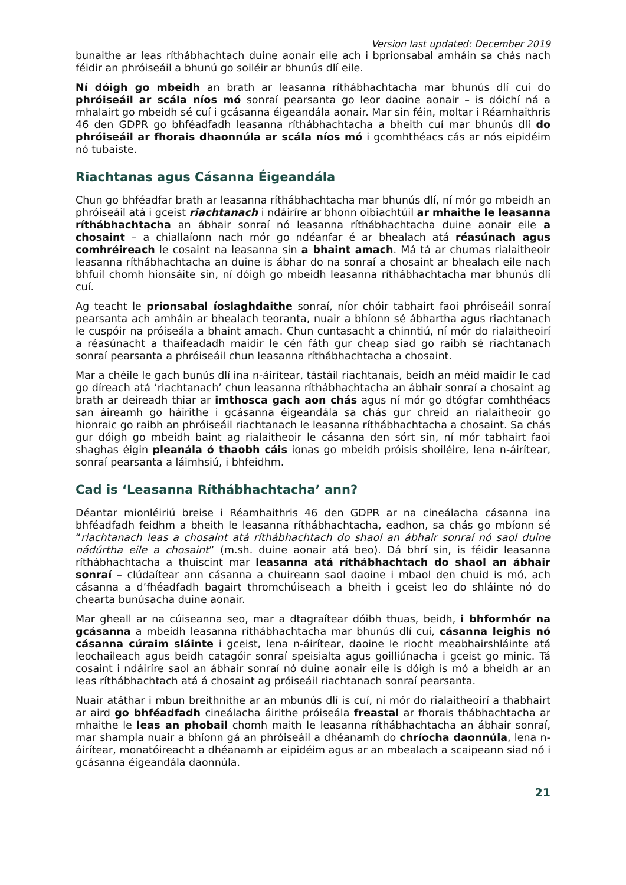Version last updated: December 2019
bunaithe ar leas ríthábhachtach duine aonair eile ach i bprionsabal amháin sa chás nach féidir an phróiseáil a bhunú go soiléir ar bhunús dlí eile.
Ní dóigh go mbeidh an brath ar leasanna ríthábhachtacha mar bhunús dlí cuí do phróiseáil ar scála níos mó sonraí pearsanta go leor daoine aonair – is dóichí ná a mhalairt go mbeidh sé cuí i gcásanna éigeandála aonair. Mar sin féin, moltar i Réamhaithris 46 den GDPR go bhféadfadh leasanna ríthábhachtacha a bheith cuí mar bhunús dlí do phróiseáil ar fhorais dhaonnúla ar scála níos mó i gcomhthéacs cás ar nós eipidéim nó tubaiste.
Riachtanas agus Cásanna Éigeandála
Chun go bhféadfar brath ar leasanna ríthábhachtacha mar bhunús dlí, ní mór go mbeidh an phróiseáil atá i gceist riachtanach i ndáiríre ar bhonn oibiachtúil ar mhaithe le leasanna ríthábhachtacha an ábhair sonraí nó leasanna ríthábhachtacha duine aonair eile a chosaint – a chiallaíonn nach mór go ndéanfar é ar bhealach atá réasúnach agus comhréireach le cosaint na leasanna sin a bhaint amach. Má tá ar chumas rialaitheoir leasanna ríthábhachtacha an duine is ábhar do na sonraí a chosaint ar bhealach eile nach bhfuil chomh hionsáite sin, ní dóigh go mbeidh leasanna ríthábhachtacha mar bhunús dlí cuí.
Ag teacht le prionsabal íoslaghdaithe sonraí, níor chóir tabhairt faoi phróiseáil sonraí pearsanta ach amháin ar bhealach teoranta, nuair a bhíonn sé ábhartha agus riachtanach le cuspóir na próiseála a bhaint amach. Chun cuntasacht a chinntiú, ní mór do rialaitheoirí a réasúnacht a thaifeadadh maidir le cén fáth gur cheap siad go raibh sé riachtanach sonraí pearsanta a phróiseáil chun leasanna ríthábhachtacha a chosaint.
Mar a chéile le gach bunús dlí ina n-áirítear, tástáil riachtanais, beidh an méid maidir le cad go díreach atá ‘riachtanach’ chun leasanna ríthábhachtacha an ábhair sonraí a chosaint ag brath ar deireadh thiar ar imthosca gach aon chás agus ní mór go dtógfar comhthéacs san áireamh go háirithe i gcásanna éigeandála sa chás gur chreid an rialaitheoir go hionraic go raibh an phróiseáil riachtanach le leasanna ríthábhachtacha a chosaint. Sa chás gur dóigh go mbeidh baint ag rialaitheoir le cásanna den sórt sin, ní mór tabhairt faoi shaghas éigin pleanála ó thaobh cáis ionas go mbeidh próisis shoiléire, lena n-áirítear, sonraí pearsanta a láimhsiú, i bhfeidhm.
Cad is ‘Leasanna Ríthábhachtacha’ ann?
Déantar mionléiriú breise i Réamhaithris 46 den GDPR ar na cineálacha cásanna ina bhféadfadh feidhm a bheith le leasanna ríthábhachtacha, eadhon, sa chás go mbíonn sé “riachtanach leas a chosaint atá ríthábhachtach do shaol an ábhair sonraí nó saol duine nádúrtha eile a chosaint” (m.sh. duine aonair atá beo). Dá bhrí sin, is féidir leasanna ríthábhachtacha a thuiscint mar leasanna atá ríthábhachtach do shaol an ábhair sonraí – clúdaítear ann cásanna a chuireann saol daoine i mbaol den chuid is mó, ach cásanna a d’fhéadfadh bagairt thromchúiseach a bheith i gceist leo do shláinte nó do chearta bunúsacha duine aonair.
Mar gheall ar na cúiseanna seo, mar a dtagraítear dóibh thuas, beidh, i bhformhór na gcásanna a mbeidh leasanna ríthábhachtacha mar bhunús dlí cuí, cásanna leighis nó cásanna cúraim sláinte i gceist, lena n-áirítear, daoine le riocht meabhairshláinte atá leochaileach agus beidh catagóir sonraí speisialta agus goilliúnacha i gceist go minic. Tá cosaint i ndáiríre saol an ábhair sonraí nó duine aonair eile is dóigh is mó a bheidh ar an leas ríthábhachtach atá á chosaint ag próiseáil riachtanach sonraí pearsanta.
Nuair atáthar i mbun breithnithe ar an mbunús dlí is cuí, ní mór do rialaitheoirí a thabhairt ar aird go bhféadfadh cineálacha áirithe próiseála freastal ar fhorais thábhachtacha ar mhaithe le leas an phobail chomh maith le leasanna ríthábhachtacha an ábhair sonraí, mar shampla nuair a bhíonn gá an phróiseáil a dhéanamh do chríocha daonnúla, lena n-áirítear, monatóireacht a dhéanamh ar eipidéim agus ar an mbealach a scaipeann siad nó i gcásanna éigeandála daonnúla.
21